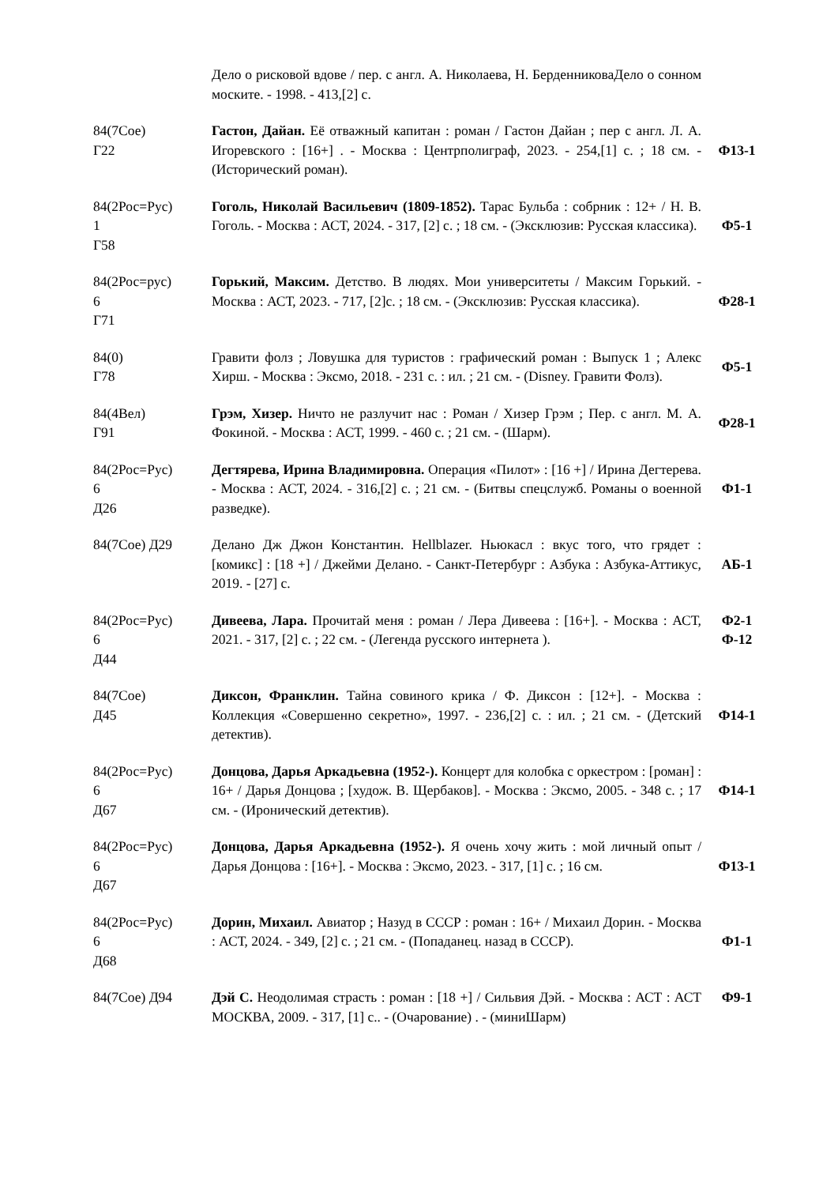| | Дело о рисковой вдове / пер. с англ. А. Николаева, Н. БерденниковаДело о сонном моските. - 1998. - 413,[2] с. | |
| 84(7Сое) Г22 | Гастон, Дайан. Её отважный капитан : роман / Гастон Дайан ; пер с англ. Л. А. Игоревского : [16+] . - Москва : Центрполиграф, 2023. - 254,[1] с. ; 18 см. - (Исторический роман). | Ф13-1 |
| 84(2Рос=Рус) 1 Г58 | Гоголь, Николай Васильевич (1809-1852). Тарас Бульба : собрник : 12+ / Н. В. Гоголь. - Москва : АСТ, 2024. - 317, [2] с. ; 18 см. - (Эксклюзив: Русская классика). | Ф5-1 |
| 84(2Рос=рус) 6 Г71 | Горький, Максим. Детство. В людях. Мои университеты / Максим Горький. - Москва : АСТ, 2023. - 717, [2]с. ; 18 см. - (Эксклюзив: Русская классика). | Ф28-1 |
| 84(0) Г78 | Гравити фолз ; Ловушка для туристов : графический роман : Выпуск 1 ; Алекс Хирш. - Москва : Эксмо, 2018. - 231 с. : ил. ; 21 см. - (Disney. Гравити Фолз). | Ф5-1 |
| 84(4Вел) Г91 | Грэм, Хизер. Ничто не разлучит нас : Роман / Хизер Грэм ; Пер. с англ. М. А. Фокиной. - Москва : АСТ, 1999. - 460 с. ; 21 см. - (Шарм). | Ф28-1 |
| 84(2Рос=Рус) 6 Д26 | Дегтярева, Ирина Владимировна. Операция «Пилот» : [16 +] / Ирина Дегтерева. - Москва : АСТ, 2024. - 316,[2] с. ; 21 см. - (Битвы спецслужб. Романы о военной разведке). | Ф1-1 |
| 84(7Сое) Д29 | Делано Дж Джон Константин. Hellblazer. Ньюкасл : вкус того, что грядет : [комикс] : [18 +] / Джейми Делано. - Санкт-Петербург : Азбука : Азбука-Аттикус, 2019. - [27] с. | АБ-1 |
| 84(2Рос=Рус) 6 Д44 | Дивеева, Лара. Прочитай меня : роман / Лера Дивеева : [16+]. - Москва : АСТ, 2021. - 317, [2] с. ; 22 см. - (Легенда русского интернета ). | Ф2-1 Ф-12 |
| 84(7Сое) Д45 | Диксон, Франклин. Тайна совиного крика / Ф. Диксон : [12+]. - Москва : Коллекция «Совершенно секретно», 1997. - 236,[2] с. : ил. ; 21 см. - (Детский детектив). | Ф14-1 |
| 84(2Рос=Рус) 6 Д67 | Донцова, Дарья Аркадьевна (1952-). Концерт для колобка с оркестром : [роман] : 16+ / Дарья Донцова ; [худож. В. Щербаков]. - Москва : Эксмо, 2005. - 348 с. ; 17 см. - (Иронический детектив). | Ф14-1 |
| 84(2Рос=Рус) 6 Д67 | Донцова, Дарья Аркадьевна (1952-). Я очень хочу жить : мой личный опыт / Дарья Донцова : [16+]. - Москва : Эксмо, 2023. - 317, [1] с. ; 16 см. | Ф13-1 |
| 84(2Рос=Рус) 6 Д68 | Дорин, Михаил. Авиатор ; Назуд в СССР : роман : 16+ / Михаил Дорин. - Москва : АСТ, 2024. - 349, [2] с. ; 21 см. - (Попаданец. назад в СССР). | Ф1-1 |
| 84(7Сое) Д94 | Дэй С. Неодолимая страсть : роман : [18 +] / Сильвия Дэй. - Москва : АСТ : АСТ МОСКВА, 2009. - 317, [1] с.. - (Очарование) . - (миниШарм) | Ф9-1 |